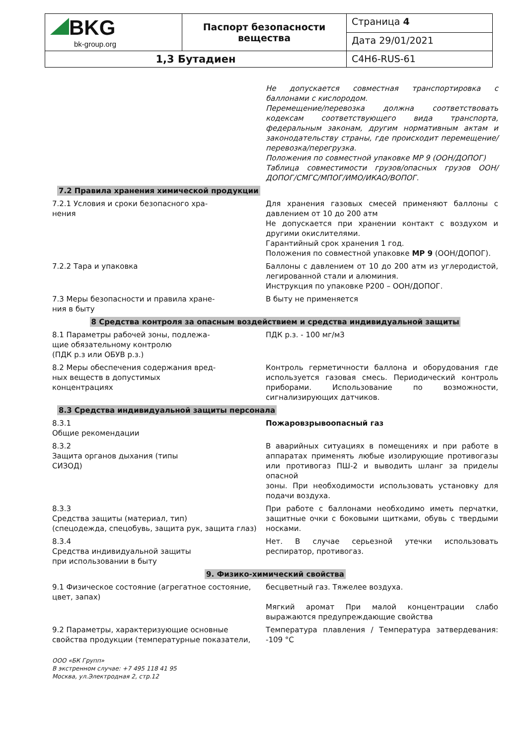| BKG bk-group.org | Паспорт безопасности вещества | Страница 4 |
| | | Дата 29/01/2021 |
| 1,3 Бутадиен | | C4H6-RUS-61 |
| | Не допускается совместная транспортировка с баллонами с кислородом. Перемещение/перевозка должна соответствовать кодексам соответствующего вида транспорта, федеральным законам, другим нормативным актам и законодательству страны, где происходит перемещение/перевозка/перегрузка. Положения по совместной упаковке МР 9 (ООН/ДОПОГ) Таблица совместимости грузов/опасных грузов ООН/ДОПОГ/СМГС/МПОГ/ИМО/ИКАО/ВОПОГ. |
| 7.2 Правила хранения химической продукции | |
| 7.2.1 Условия и сроки безопасного хра- нения | Для хранения газовых смесей применяют баллоны с давлением от 10 до 200 атм Не допускается при хранении контакт с воздухом и другими окислителями. Гарантийный срок хранения 1 год. Положения по совместной упаковке МР 9 (ООН/ДОПОГ). |
| 7.2.2 Тара и упаковка | Баллоны с давлением от 10 до 200 атм из углеродистой, легированной стали и алюминия. Инструкция по упаковке Р200 – ООН/ДОПОГ. |
| 7.3 Меры безопасности и правила хране- ния в быту | В быту не применяется |
| 8 Средства контроля за опасным воздействием и средства индивидуальной защиты | |
| 8.1 Параметры рабочей зоны, подлежа- щие обязательному контролю (ПДК р.з или ОБУВ р.з.) | ПДК р.з. - 100 мг/м3 |
| 8.2 Меры обеспечения содержания вред- ных веществ в допустимых концентрациях | Контроль герметичности баллона и оборудования где используется газовая смесь. Периодический контроль приборами. Использование по возможности, сигнализирующих датчиков. |
| 8.3 Средства индивидуальной защиты персонала | |
| 8.3.1 Общие рекомендации | Пожаровзрывоопасный газ |
| 8.3.2 Защита органов дыхания (типы СИЗОД) | В аварийных ситуациях в помещениях и при работе в аппаратах применять любые изолирующие противогазы или противогаз ПШ-2 и выводить шланг за приделы опасной зоны. При необходимости использовать установку для подачи воздуха. |
| 8.3.3 Средства защиты (материал, тип) (спецодежда, спецобувь, защита рук, защита глаз) | При работе с баллонами необходимо иметь перчатки, защитные очки с боковыми щитками, обувь с твердыми носками. |
| 8.3.4 Средства индивидуальной защиты при использовании в быту | Нет. В случае серьезной утечки использовать респиратор, противогаз. |
| 9. Физико-химический свойства | |
| 9.1 Физическое состояние (агрегатное состояние, цвет, запах) | бесцветный газ. Тяжелее воздуха. Мягкий аромат При малой концентрации слабо выражаются предупреждающие свойства |
| 9.2 Параметры, характеризующие основные свойства продукции (температурные показатели, | Температура плавления / Температура затвердевания: -109 °C |
ООО «БК Групп»
В экстренном случае: +7 495 118 41 95
Москва, ул.Электродная 2, стр.12